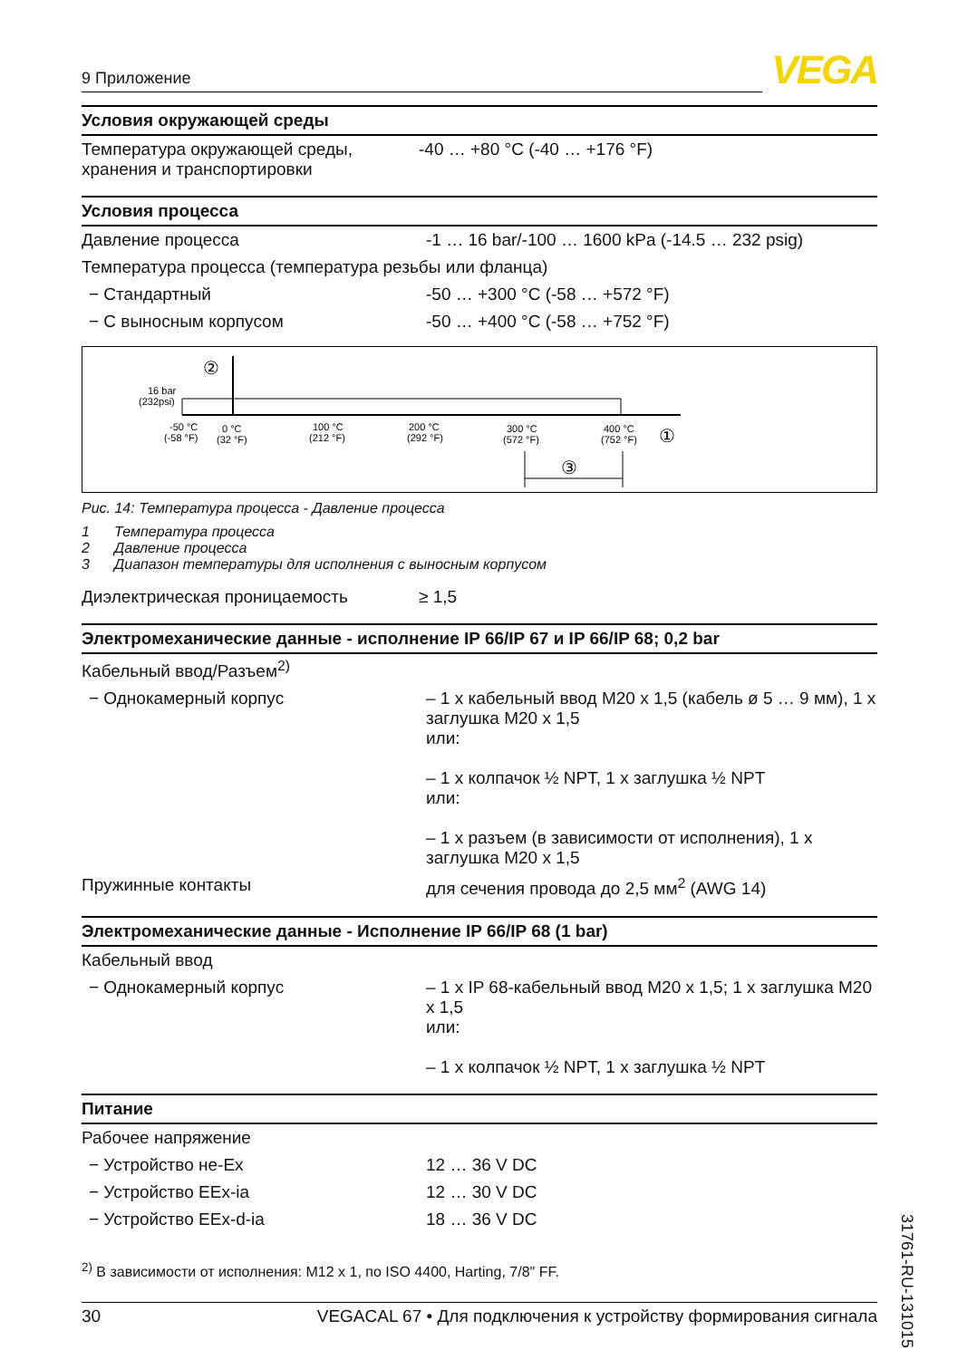9 Приложение
VEGA
Условия окружающей среды
| Температура окружающей среды, хранения и транспортировки | -40 … +80 °C (-40 … +176 °F) |
Условия процесса
| Давление процесса | -1 … 16 bar/-100 … 1600 kPa (-14.5 … 232 psig) |
| Температура процесса (температура резьбы или фланца) | |
| − Стандартный | -50 … +300 °C (-58 … +572 °F) |
| − С выносным корпусом | -50 … +400 °C (-58 … +752 °F) |
16 bar
(232psi)
-50 °C
(-58 °F)
0 °C
(32 °F)
100 °C
(212 °F)
200 °C
(292 °F)
300 °C
(572 °F)
400 °C
(752 °F)
②
①
③
Рис. 14: Температура процесса - Давление процесса
1 Температура процесса
2 Давление процесса
3 Диапазон температуры для исполнения с выносным корпусом
| Диэлектрическая проницаемость | ≥ 1,5 |
Электромеханические данные - исполнение IP 66/IP 67 и IP 66/IP 68; 0,2 bar
| Кабельный ввод/Разъем<sup>2)</sup> | |
| − Однокамерный корпус | – 1 x кабельный ввод M20 x 1,5 (кабель ø 5 … 9 мм), 1 x заглушка M20 x 1,5 или: – 1 x колпачок ½ NPT, 1 x заглушка ½ NPT или: – 1 x разъем (в зависимости от исполнения), 1 x заглушка M20 x 1,5 |
| Пружинные контакты | для сечения провода до 2,5 мм<sup>2</sup> (AWG 14) |
Электромеханические данные - Исполнение IP 66/IP 68 (1 bar)
| Кабельный ввод | |
| − Однокамерный корпус | – 1 x IP 68-кабельный ввод M20 x 1,5; 1 x заглушка M20 x 1,5 или: – 1 x колпачок ½ NPT, 1 x заглушка ½ NPT |
Питание
| Рабочее напряжение | |
| − Устройство не-Ex | 12 … 36 V DC |
| − Устройство EEx-ia | 12 … 30 V DC |
| − Устройство EEx-d-ia | 18 … 36 V DC |
<sup>2)</sup> В зависимости от исполнения: M12 x 1, по ISO 4400, Harting, 7/8" FF.
30 VEGACAL 67 • Для подключения к устройству формирования сигнала
31761-RU-131015